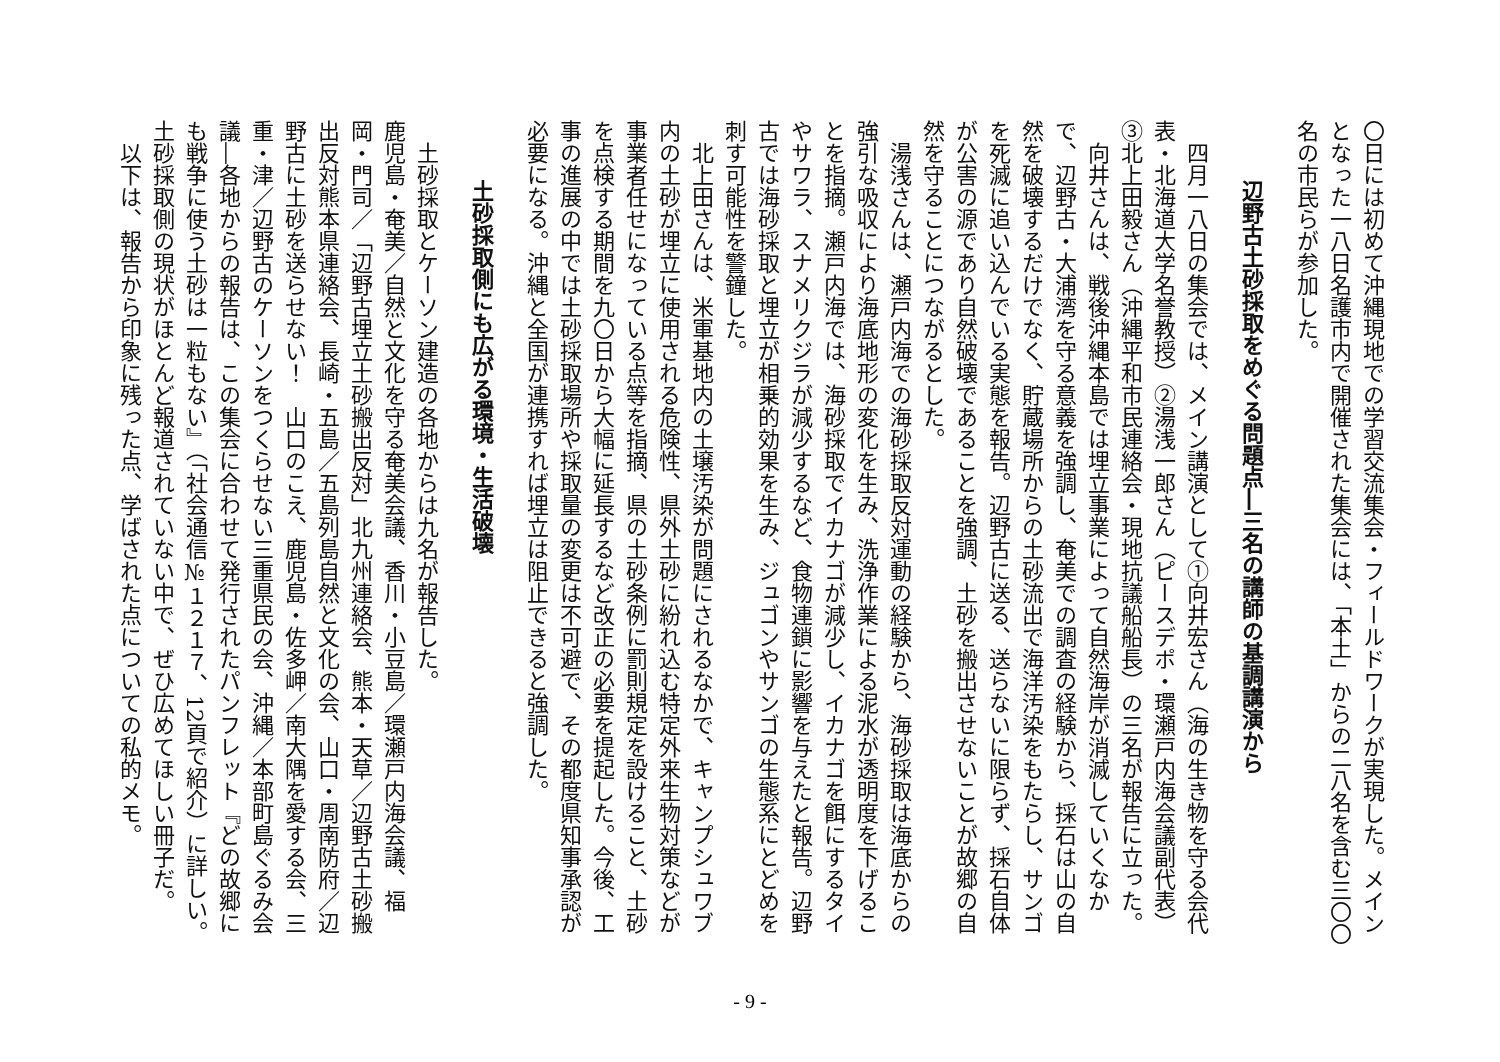〇日には初めて沖縄現地での学習交流集会・フィールドワークが実現した。メインとなった一八日名護市内で開催された集会には、「本土」からの二八名を含む三〇〇名の市民らが参加した。
辺野古土砂採取をめぐる問題点―三名の講師の基調講演から
　四月一八日の集会では、メイン講演として①向井宏さん（海の生き物を守る会代表・北海道大学名誉教授）②湯浅一郎さん（ピースデポ・環瀬戸内海会議副代表）③北上田毅さん（沖縄平和市民連絡会・現地抗議船船長）の三名が報告に立った。
　向井さんは、戦後沖縄本島では埋立事業によって自然海岸が消滅していくなかで、辺野古・大浦湾を守る意義を強調し、奄美での調査の経験から、採石は山の自然を破壊するだけでなく、貯蔵場所からの土砂流出で海洋汚染をもたらし、サンゴを死滅に追い込んでいる実態を報告。辺野古に送る、送らないに限らず、採石自体が公害の源であり自然破壊であることを強調、土砂を搬出させないことが故郷の自然を守ることにつながるとした。
　湯浅さんは、瀬戸内海での海砂採取反対運動の経験から、海砂採取は海底からの強引な吸収により海底地形の変化を生み、洗浄作業による泥水が透明度を下げることを指摘。瀬戸内海では、海砂採取でイカナゴが減少し、イカナゴを餌にするタイやサワラ、スナメリクジラが減少するなど、食物連鎖に影響を与えたと報告。辺野古では海砂採取と埋立が相乗的効果を生み、ジュゴンやサンゴの生態系にとどめを刺す可能性を警鐘した。
　北上田さんは、米軍基地内の土壌汚染が問題にされるなかで、キャンプシュワブ内の土砂が埋立に使用される危険性、県外土砂に紛れ込む特定外来生物対策などが事業者任せになっている点等を指摘、県の土砂条例に罰則規定を設けること、土砂を点検する期間を九〇日から大幅に延長するなど改正の必要を提起した。今後、工事の進展の中では土砂採取場所や採取量の変更は不可避で、その都度県知事承認が必要になる。沖縄と全国が連携すれば埋立は阻止できると強調した。
土砂採取側にも広がる環境・生活破壊
　土砂採取とケーソン建造の各地からは九名が報告した。
鹿児島・奄美／自然と文化を守る奄美会議、香川・小豆島／環瀬戸内海会議、福岡・門司／「辺野古埋立土砂搬出反対」北九州連絡会、熊本・天草／辺野古土砂搬出反対熊本県連絡会、長崎・五島／五島列島自然と文化の会、山口・周南防府／辺野古に土砂を送らせない！　山口のこえ、鹿児島・佐多岬／南大隅を愛する会、三重・津／辺野古のケーソンをつくらせない三重県民の会、沖縄／本部町島ぐるみ会議―各地からの報告は、この集会に合わせて発行されたパンフレット『どの故郷にも戦争に使う土砂は一粒もない』（「社会通信№１２１７、12頁で紹介）に詳しい。土砂採取側の現状がほとんど報道されていない中で、ぜひ広めてほしい冊子だ。
　以下は、報告から印象に残った点、学ばされた点についての私的メモ。
- 9 -